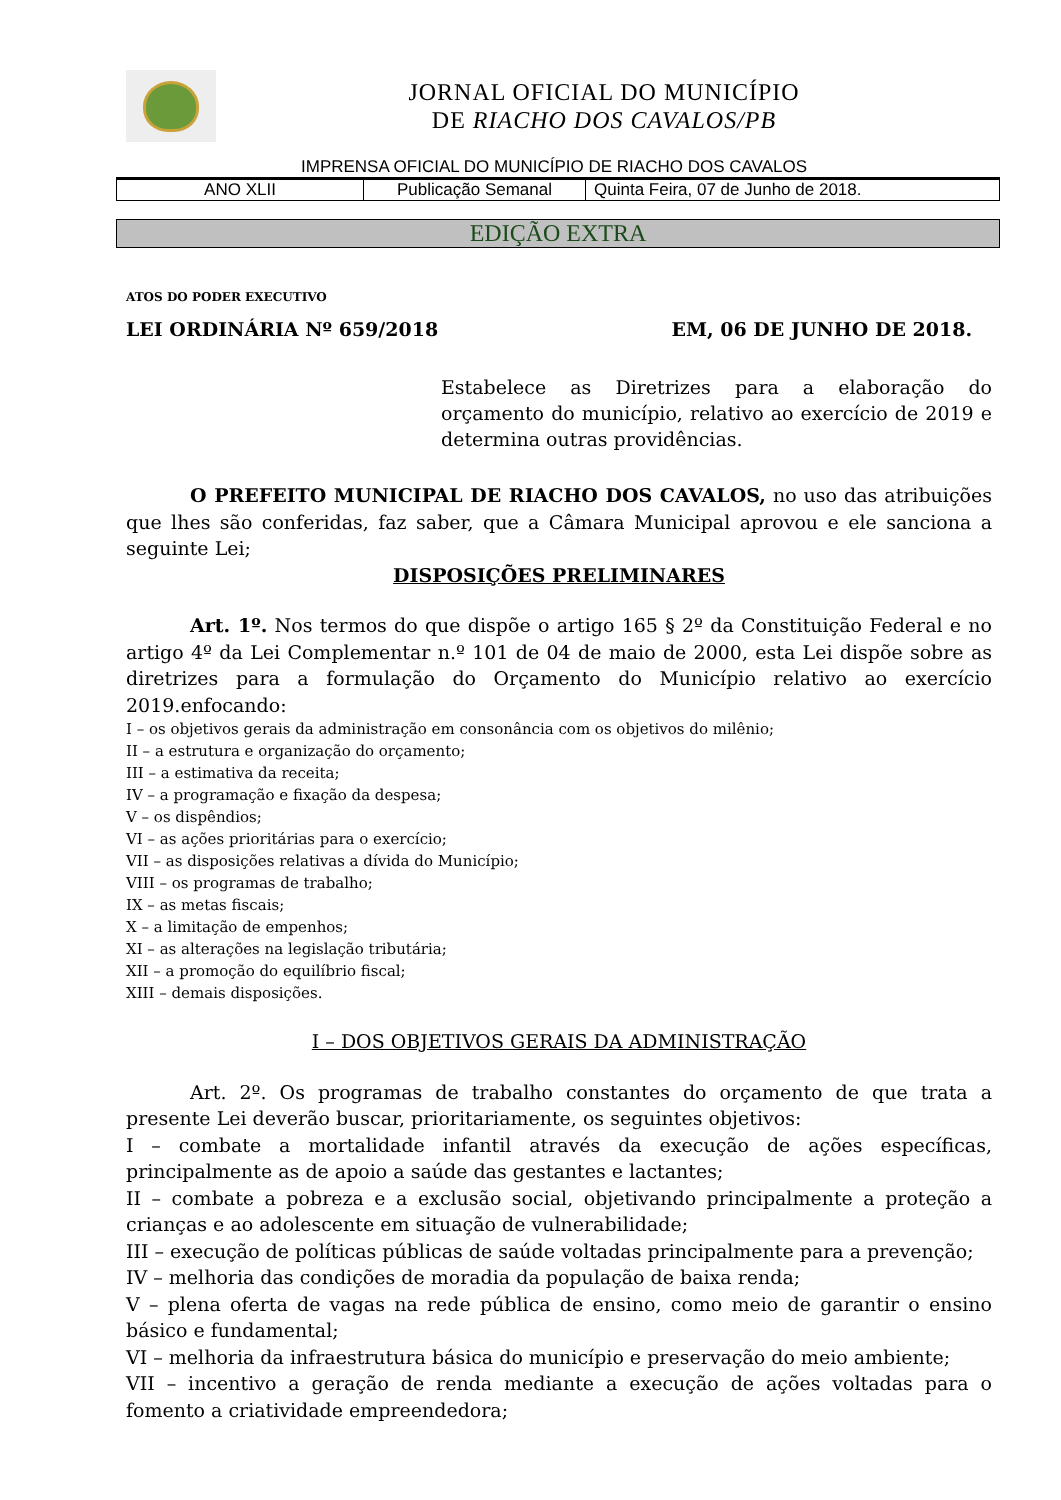JORNAL OFICIAL DO MUNICÍPIO
DE RIACHO DOS CAVALOS/PB
IMPRENSA OFICIAL DO MUNICÍPIO DE RIACHO DOS CAVALOS
| ANO XLII | Publicação Semanal | Quinta Feira, 07 de Junho de 2018. |
EDIÇÃO EXTRA
ATOS DO PODER EXECUTIVO
LEI ORDINÁRIA Nº 659/2018 EM, 06 DE JUNHO DE 2018.
Estabelece as Diretrizes para a elaboração do orçamento do município, relativo ao exercício de 2019 e determina outras providências.
O PREFEITO MUNICIPAL DE RIACHO DOS CAVALOS, no uso das atribuições que lhes são conferidas, faz saber, que a Câmara Municipal aprovou e ele sanciona a seguinte Lei;
DISPOSIÇÕES PRELIMINARES
Art. 1º. Nos termos do que dispõe o artigo 165 § 2º da Constituição Federal e no artigo 4º da Lei Complementar n.º 101 de 04 de maio de 2000, esta Lei dispõe sobre as diretrizes para a formulação do Orçamento do Município relativo ao exercício 2019.enfocando:
I – os objetivos gerais da administração em consonância com os objetivos do milênio;
II – a estrutura e organização do orçamento;
III – a estimativa da receita;
IV – a programação e fixação da despesa;
V – os dispêndios;
VI – as ações prioritárias para o exercício;
VII – as disposições relativas a dívida do Município;
VIII – os programas de trabalho;
IX – as metas fiscais;
X – a limitação de empenhos;
XI – as alterações na legislação tributária;
XII – a promoção do equilíbrio fiscal;
XIII – demais disposições.
I – DOS OBJETIVOS GERAIS DA ADMINISTRAÇÃO
Art. 2º. Os programas de trabalho constantes do orçamento de que trata a presente Lei deverão buscar, prioritariamente, os seguintes objetivos:
I – combate a mortalidade infantil através da execução de ações específicas, principalmente as de apoio a saúde das gestantes e lactantes;
II – combate a pobreza e a exclusão social, objetivando principalmente a proteção a crianças e ao adolescente em situação de vulnerabilidade;
III – execução de políticas públicas de saúde voltadas principalmente para a prevenção;
IV – melhoria das condições de moradia da população de baixa renda;
V – plena oferta de vagas na rede pública de ensino, como meio de garantir o ensino básico e fundamental;
VI – melhoria da infraestrutura básica do município e preservação do meio ambiente;
VII – incentivo a geração de renda mediante a execução de ações voltadas para o fomento a criatividade empreendedora;